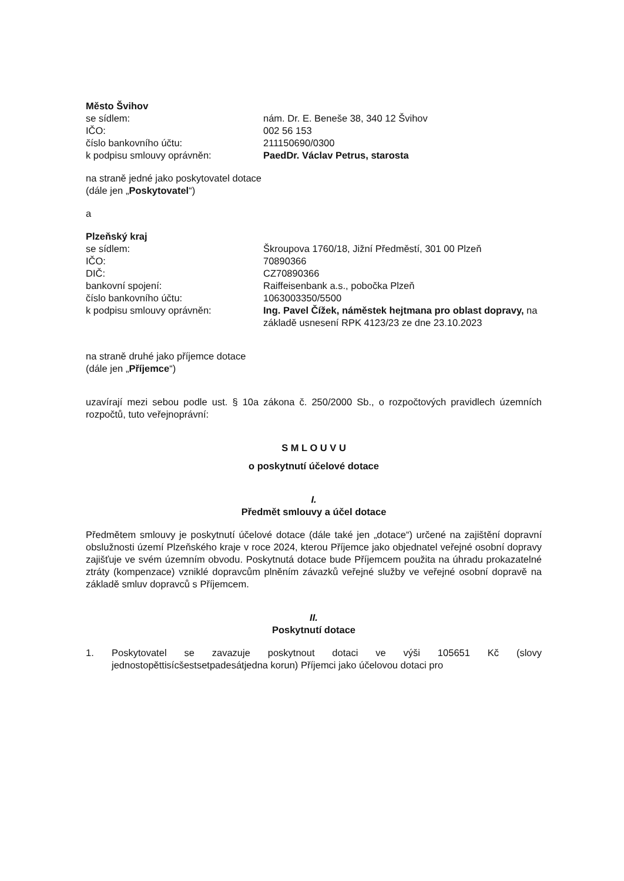Město Švihov
se sídlem: nám. Dr. E. Beneše 38, 340 12 Švihov
IČO: 002 56 153
číslo bankovního účtu: 211150690/0300
k podpisu smlouvy oprávněn: PaedDr. Václav Petrus, starosta
na straně jedné jako poskytovatel dotace
(dále jen „Poskytovatel“)
a
Plzeňský kraj
se sídlem: Škroupova 1760/18, Jižní Předměstí, 301 00 Plzeň
IČO: 70890366
DIČ: CZ70890366
bankovní spojení: Raiffeisenbank a.s., pobočka Plzeň
číslo bankovního účtu: 1063003350/5500
k podpisu smlouvy oprávněn: Ing. Pavel Čížek, náměstek hejtmana pro oblast dopravy, na základě usnesení RPK 4123/23 ze dne 23.10.2023
na straně druhé jako příjemce dotace
(dále jen „Příjemce“)
uzavírají mezi sebou podle ust. § 10a zákona č. 250/2000 Sb., o rozpočtových pravidlech územních rozpočtů, tuto veřejnoprávní:
S M L O U V U
o poskytnutí účelové dotace
I.
Předmět smlouvy a účel dotace
Předmětem smlouvy je poskytnutí účelové dotace (dále také jen „dotace“) určené na zajištění dopravní obslužnosti území Plzeňského kraje v roce 2024, kterou Příjemce jako objednatel veřejné osobní dopravy zajišťuje ve svém územním obvodu. Poskytnutá dotace bude Příjemcem použita na úhradu prokazatelné ztráty (kompenzace) vzniklé dopravcům plněním závazků veřejné služby ve veřejné osobní dopravě na základě smluv dopravců s Příjemcem.
II.
Poskytnutí dotace
1. Poskytovatel se zavazuje poskytnout dotaci ve výši 105651 Kč (slovy jednostopěttisícšestsetpadesátjedna korun) Příjemci jako účelovou dotaci pro